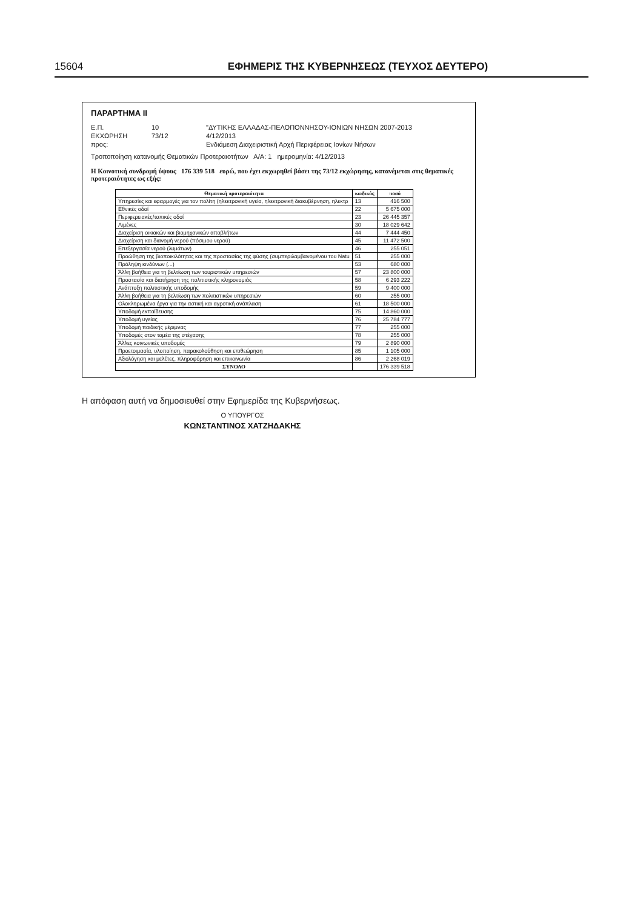15604 ΕΦΗΜΕΡΙΣ ΤΗΣ ΚΥΒΕΡΝΗΣΕΩΣ (ΤΕΥΧΟΣ ΔΕΥΤΕΡΟ)
ΠΑΡΑΡΤΗΜΑ ΙΙ
Ε.Π.
10
"ΔΥΤΙΚΗΣ ΕΛΛΑΔΑΣ-ΠΕΛΟΠΟΝΝΗΣΟΥ-ΙΟΝΙΩΝ ΝΗΣΩΝ 2007-2013
ΕΚΧΩΡΗΣΗ
73/12
4/12/2013
προς:
Ενδιάμεση Διαχειριστική Αρχή Περιφέρειας Ιονίων Νήσων
Τροποποίηση κατανομής Θεματικών Προτεραιοτήτων Α/Α: 1 ημερομηνία: 4/12/2013
Η Κοινοτική συνδρομή ύψους 176 339 518 ευρώ, που έχει εκχωρηθεί βάσει της 73/12 εκχώρησης, κατανέμεται στις θεματικές προτεραιότητες ως εξής:
| Θεματική προτεραιότητα | κωδικός | ποσό |
| --- | --- | --- |
| Υπηρεσίες και εφαρμογές για τον πολίτη (ηλεκτρονική υγεία, ηλεκτρονική διακυβέρνηση, ηλεκτρ | 13 | 416 500 |
| Εθνικές οδοί | 22 | 5 675 000 |
| Περιφερειακές/τοπικές οδοί | 23 | 26 445 357 |
| Λιμένες | 30 | 18 029 642 |
| Διαχείριση οικιακών και βιομηχανικών αποβλήτων | 44 | 7 444 450 |
| Διαχείριση και διανομή νερού (πόσιμου νερού) | 45 | 11 472 500 |
| Επεξεργασία νερού (λυμάτων) | 46 | 255 051 |
| Προώθηση της βιοποικιλότητας και της προστασίας της φύσης (συμπεριλαμβανομένου του Natu | 51 | 255 000 |
| Πρόληψη κινδύνων (...) | 53 | 680 000 |
| Άλλη βοήθεια για τη βελτίωση των τουριστικών υπηρεσιών | 57 | 23 800 000 |
| Προστασία και διατήρηση της πολιτιστικής κληρονομιάς | 58 | 6 293 222 |
| Ανάπτυξη πολιτιστικής υποδομής | 59 | 9 400 000 |
| Άλλη βοήθεια για τη βελτίωση των πολιτιστικών υπηρεσιών | 60 | 255 000 |
| Ολοκληρωμένα έργα για την αστική και αγροτική ανάπλαση | 61 | 18 500 000 |
| Υποδομή εκπαίδευσης | 75 | 14 860 000 |
| Υποδομή υγείας | 76 | 25 784 777 |
| Υποδομή παιδικής μέριμνας | 77 | 255 000 |
| Υποδομές στον τομέα της στέγασης | 78 | 255 000 |
| Άλλες κοινωνικές υποδομές | 79 | 2 890 000 |
| Προετοιμασία, υλοποίηση, παρακολούθηση και επιθεώρηση | 85 | 1 105 000 |
| Αξιολόγηση και μελέτες, πληροφόρηση και επικοινωνία | 86 | 2 268 019 |
| ΣΥΝΟΛΟ | | 176 339 518 |
Η απόφαση αυτή να δημοσιευθεί στην Εφημερίδα της Κυβερνήσεως.
Ο ΥΠΟΥΡΓΟΣ
ΚΩΝΣΤΑΝΤΙΝΟΣ ΧΑΤΖΗΔΑΚΗΣ